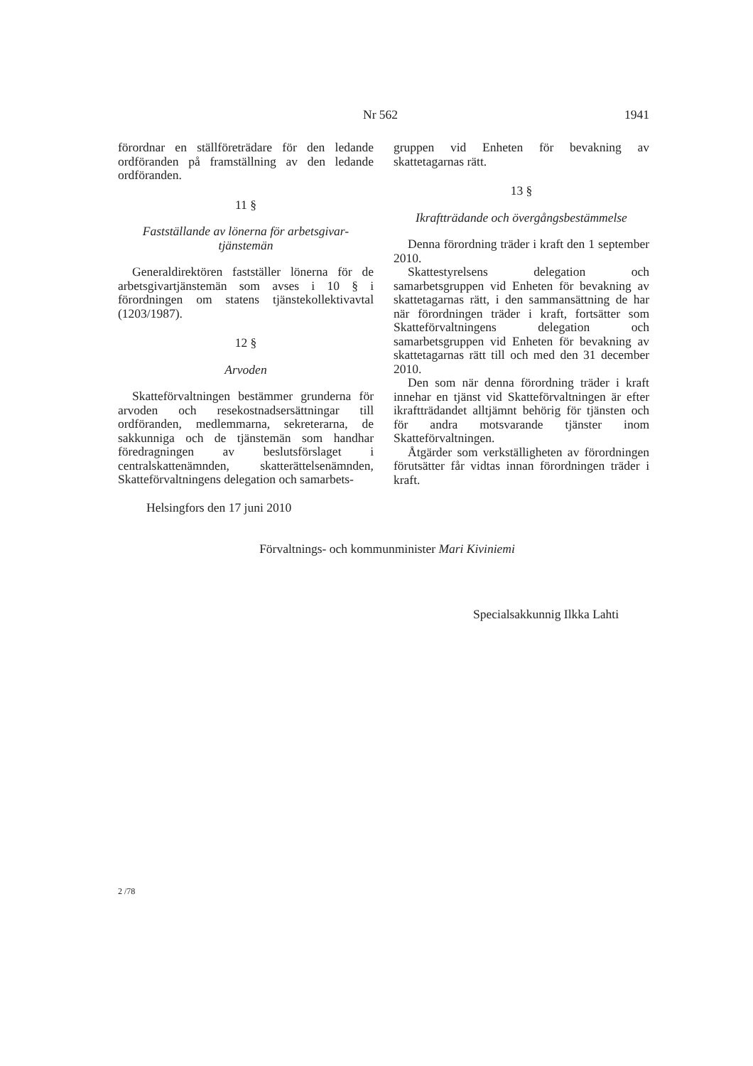Nr 562 1941
förordnar en ställföreträdare för den ledande ordföranden på framställning av den ledande ordföranden.
11 §
Fastställande av lönerna för arbetsgivar-
tjänstemän
Generaldirektören fastställer lönerna för de arbetsgivartjänstemän som avses i 10 § i förordningen om statens tjänstekollektivavtal (1203/1987).
12 §
Arvoden
Skatteförvaltningen bestämmer grunderna för arvoden och resekostnadsersättningar till ordföranden, medlemmarna, sekreterarna, de sakkunniga och de tjänstemän som handhar föredragningen av beslutsförslaget i centralskattenämnden, skatterättelsenämnden, Skatteförvaltningens delegation och samarbets-
gruppen vid Enheten för bevakning av skattetagarnas rätt.
13 §
Ikraftträdande och övergångsbestämmelse
Denna förordning träder i kraft den 1 september 2010.
Skattestyrelsens delegation och samarbetsgruppen vid Enheten för bevakning av skattetagarnas rätt, i den sammansättning de har när förordningen träder i kraft, fortsätter som Skatteförvaltningens delegation och samarbetsgruppen vid Enheten för bevakning av skattetagarnas rätt till och med den 31 december 2010.
Den som när denna förordning träder i kraft innehar en tjänst vid Skatteförvaltningen är efter ikraftträdandet alltjämnt behörig för tjänsten och för andra motsvarande tjänster inom Skatteförvaltningen.
Åtgärder som verkställigheten av förordningen förutsätter får vidtas innan förordningen träder i kraft.
Helsingfors den 17 juni 2010
Förvaltnings- och kommunminister Mari Kiviniemi
Specialsakkunnig Ilkka Lahti
2 /78